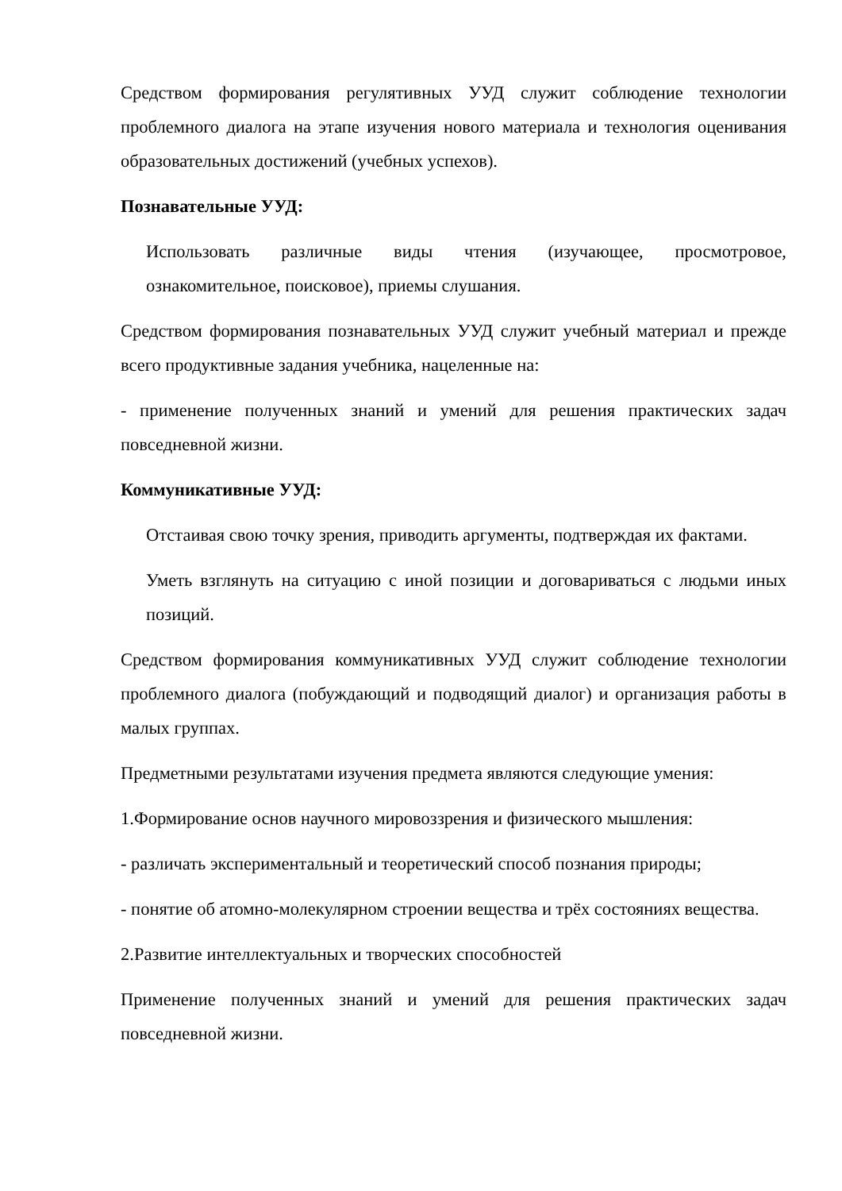Средством формирования регулятивных УУД служит соблюдение технологии проблемного диалога на этапе изучения нового материала и технология оценивания образовательных достижений (учебных успехов).
Познавательные УУД:
Использовать различные виды чтения (изучающее, просмотровое, ознакомительное, поисковое), приемы слушания.
Средством формирования познавательных УУД служит учебный материал и прежде всего продуктивные задания учебника, нацеленные на:
- применение полученных знаний и умений для решения практических задач повседневной жизни.
Коммуникативные УУД:
Отстаивая свою точку зрения, приводить аргументы, подтверждая их фактами.
Уметь взглянуть на ситуацию с иной позиции и договариваться с людьми иных позиций.
Средством формирования коммуникативных УУД служит соблюдение технологии проблемного диалога (побуждающий и подводящий диалог) и организация работы в малых группах.
Предметными результатами изучения предмета являются следующие умения:
1.Формирование основ научного мировоззрения и физического мышления:
- различать экспериментальный и теоретический способ познания природы;
- понятие об атомно-молекулярном строении вещества и трёх состояниях вещества.
2.Развитие интеллектуальных и творческих способностей
Применение полученных знаний и умений для решения практических задач повседневной жизни.